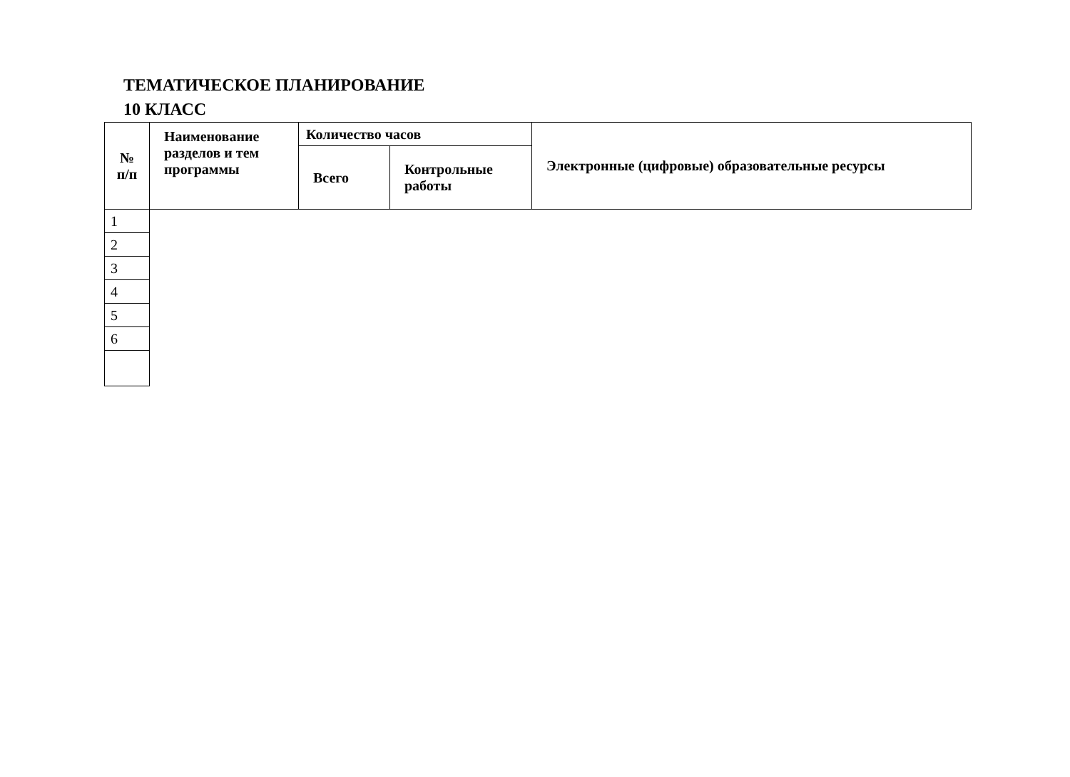ТЕМАТИЧЕСКОЕ ПЛАНИРОВАНИЕ
10 КЛАСС
| № п/п | Наименование разделов и тем программы | Количество часов | | Электронные (цифровые) образовательные ресурсы |
| --- | --- | --- | --- | --- |
| | | Всего | Контрольные работы | |
| 1 | | | | |
| 2 | | | | |
| 3 | | | | |
| 4 | | | | |
| 5 | | | | |
| 6 | | | | |